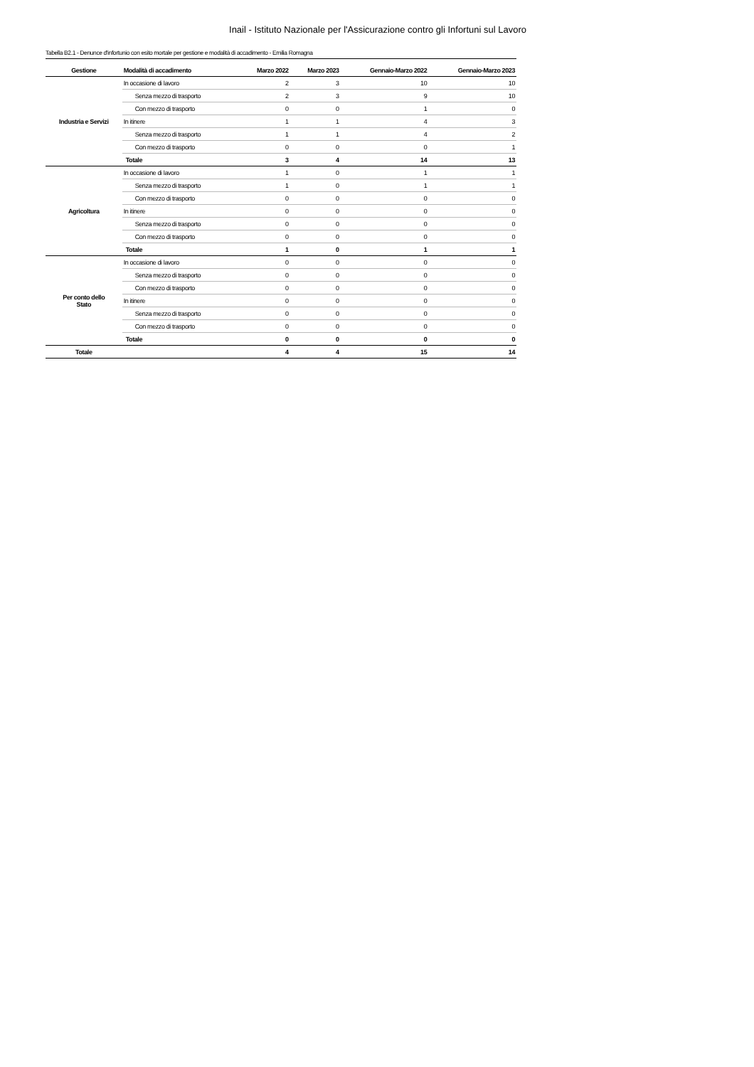Inail - Istituto Nazionale per l'Assicurazione contro gli Infortuni sul Lavoro
Tabella B2.1 - Denunce d'infortunio con esito mortale per gestione e modalità di accadimento - Emilia Romagna
| Gestione | Modalità di accadimento | Marzo 2022 | Marzo 2023 | Gennaio-Marzo 2022 | Gennaio-Marzo 2023 |
| --- | --- | --- | --- | --- | --- |
| Industria e Servizi | In occasione di lavoro | 2 | 3 | 10 | 10 |
| | Senza mezzo di trasporto | 2 | 3 | 9 | 10 |
| | Con mezzo di trasporto | 0 | 0 | 1 | 0 |
| | In itinere | 1 | 1 | 4 | 3 |
| | Senza mezzo di trasporto | 1 | 1 | 4 | 2 |
| | Con mezzo di trasporto | 0 | 0 | 0 | 1 |
| | Totale | 3 | 4 | 14 | 13 |
| Agricoltura | In occasione di lavoro | 1 | 0 | 1 | 1 |
| | Senza mezzo di trasporto | 1 | 0 | 1 | 1 |
| | Con mezzo di trasporto | 0 | 0 | 0 | 0 |
| | In itinere | 0 | 0 | 0 | 0 |
| | Senza mezzo di trasporto | 0 | 0 | 0 | 0 |
| | Con mezzo di trasporto | 0 | 0 | 0 | 0 |
| | Totale | 1 | 0 | 1 | 1 |
| Per conto dello Stato | In occasione di lavoro | 0 | 0 | 0 | 0 |
| | Senza mezzo di trasporto | 0 | 0 | 0 | 0 |
| | Con mezzo di trasporto | 0 | 0 | 0 | 0 |
| | In itinere | 0 | 0 | 0 | 0 |
| | Senza mezzo di trasporto | 0 | 0 | 0 | 0 |
| | Con mezzo di trasporto | 0 | 0 | 0 | 0 |
| | Totale | 0 | 0 | 0 | 0 |
| Totale | | 4 | 4 | 15 | 14 |